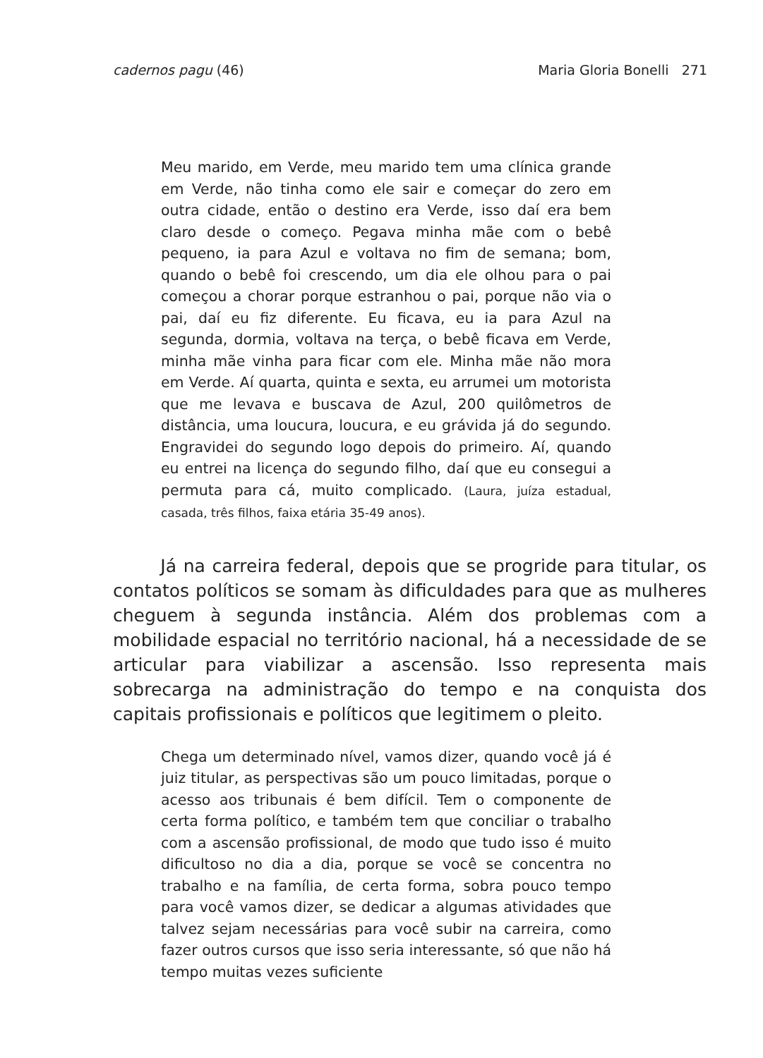cadernos pagu (46) Maria Gloria Bonelli 271
Meu marido, em Verde, meu marido tem uma clínica grande em Verde, não tinha como ele sair e começar do zero em outra cidade, então o destino era Verde, isso daí era bem claro desde o começo. Pegava minha mãe com o bebê pequeno, ia para Azul e voltava no fim de semana; bom, quando o bebê foi crescendo, um dia ele olhou para o pai começou a chorar porque estranhou o pai, porque não via o pai, daí eu fiz diferente. Eu ficava, eu ia para Azul na segunda, dormia, voltava na terça, o bebê ficava em Verde, minha mãe vinha para ficar com ele. Minha mãe não mora em Verde. Aí quarta, quinta e sexta, eu arrumei um motorista que me levava e buscava de Azul, 200 quilômetros de distância, uma loucura, loucura, e eu grávida já do segundo. Engravidei do segundo logo depois do primeiro. Aí, quando eu entrei na licença do segundo filho, daí que eu consegui a permuta para cá, muito complicado. (Laura, juíza estadual, casada, três filhos, faixa etária 35-49 anos).
Já na carreira federal, depois que se progride para titular, os contatos políticos se somam às dificuldades para que as mulheres cheguem à segunda instância. Além dos problemas com a mobilidade espacial no território nacional, há a necessidade de se articular para viabilizar a ascensão. Isso representa mais sobrecarga na administração do tempo e na conquista dos capitais profissionais e políticos que legitimem o pleito.
Chega um determinado nível, vamos dizer, quando você já é juiz titular, as perspectivas são um pouco limitadas, porque o acesso aos tribunais é bem difícil. Tem o componente de certa forma político, e também tem que conciliar o trabalho com a ascensão profissional, de modo que tudo isso é muito dificultoso no dia a dia, porque se você se concentra no trabalho e na família, de certa forma, sobra pouco tempo para você vamos dizer, se dedicar a algumas atividades que talvez sejam necessárias para você subir na carreira, como fazer outros cursos que isso seria interessante, só que não há tempo muitas vezes suficiente